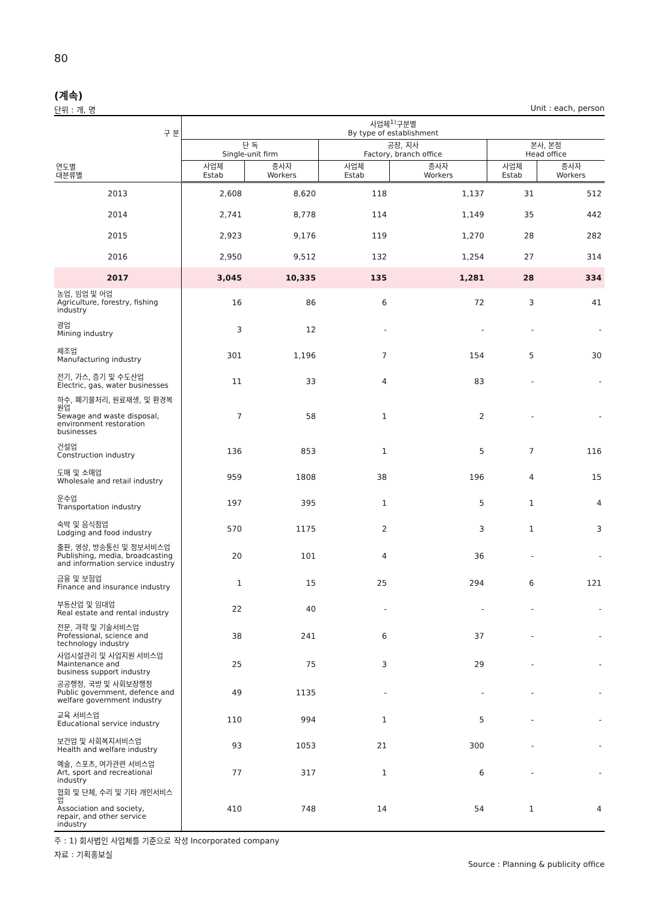80
(계속)
단위 : 개, 명 Unit : each, person
| 구 분 연도별 대분류별 | 사업체<sup>1)</sup>구분별 By type of establishment | | | | | |
| --- | --- | --- | --- | --- | --- | --- |
| | 단 독 Single-unit firm | | 공장, 지사 Factory, branch office | | 본사, 본점 Head office | |
| | 사업체 Estab | 종사자 Workers | 사업체 Estab | 종사자 Workers | 사업체 Estab | 종사자 Workers |
| 2013 | 2,608 | 8,620 | 118 | 1,137 | 31 | 512 |
| 2014 | 2,741 | 8,778 | 114 | 1,149 | 35 | 442 |
| 2015 | 2,923 | 9,176 | 119 | 1,270 | 28 | 282 |
| 2016 | 2,950 | 9,512 | 132 | 1,254 | 27 | 314 |
| 2017 | 3,045 | 10,335 | 135 | 1,281 | 28 | 334 |
| 농업, 임업 및 어업 Agriculture, forestry, fishing industry | 16 | 86 | 6 | 72 | 3 | 41 |
| 광업 Mining industry | 3 | 12 | - | - | - | - |
| 제조업 Manufacturing industry | 301 | 1,196 | 7 | 154 | 5 | 30 |
| 전기, 가스, 증기 및 수도산업 Electric, gas, water businesses | 11 | 33 | 4 | 83 | - | - |
| 하수, 폐기물처리, 원료재생, 및 환경복원업 Sewage and waste disposal, environment restoration businesses | 7 | 58 | 1 | 2 | - | - |
| 건설업 Construction industry | 136 | 853 | 1 | 5 | 7 | 116 |
| 도매 및 소매업 Wholesale and retail industry | 959 | 1808 | 38 | 196 | 4 | 15 |
| 운수업 Transportation industry | 197 | 395 | 1 | 5 | 1 | 4 |
| 숙박 및 음식점업 Lodging and food industry | 570 | 1175 | 2 | 3 | 1 | 3 |
| 출판, 영상, 방송통신 및 정보서비스업 Publishing, media, broadcasting and information service industry | 20 | 101 | 4 | 36 | - | - |
| 금융 및 보험업 Finance and insurance industry | 1 | 15 | 25 | 294 | 6 | 121 |
| 부동산업 및 임대업 Real estate and rental industry | 22 | 40 | - | - | - | - |
| 전문, 과학 및 기술서비스업 Professional, science and technology industry | 38 | 241 | 6 | 37 | - | - |
| 사업시설관리 및 사업지원 서비스업 Maintenance and business support industry | 25 | 75 | 3 | 29 | - | - |
| 공공행정, 국방 및 사회보장행정 Public government, defence and welfare government industry | 49 | 1135 | - | - | - | - |
| 교육 서비스업 Educational service industry | 110 | 994 | 1 | 5 | - | - |
| 보건업 및 사회복지서비스업 Health and welfare industry | 93 | 1053 | 21 | 300 | - | - |
| 예술, 스포츠, 여가관련 서비스업 Art, sport and recreational industry | 77 | 317 | 1 | 6 | - | - |
| 협회 및 단체, 수리 및 기타 개인서비스업 Association and society, repair, and other service industry | 410 | 748 | 14 | 54 | 1 | 4 |
주 : 1) 회사법인 사업체를 기준으로 작성 Incorporated company
자료 : 기획홍보실
Source : Planning & publicity office